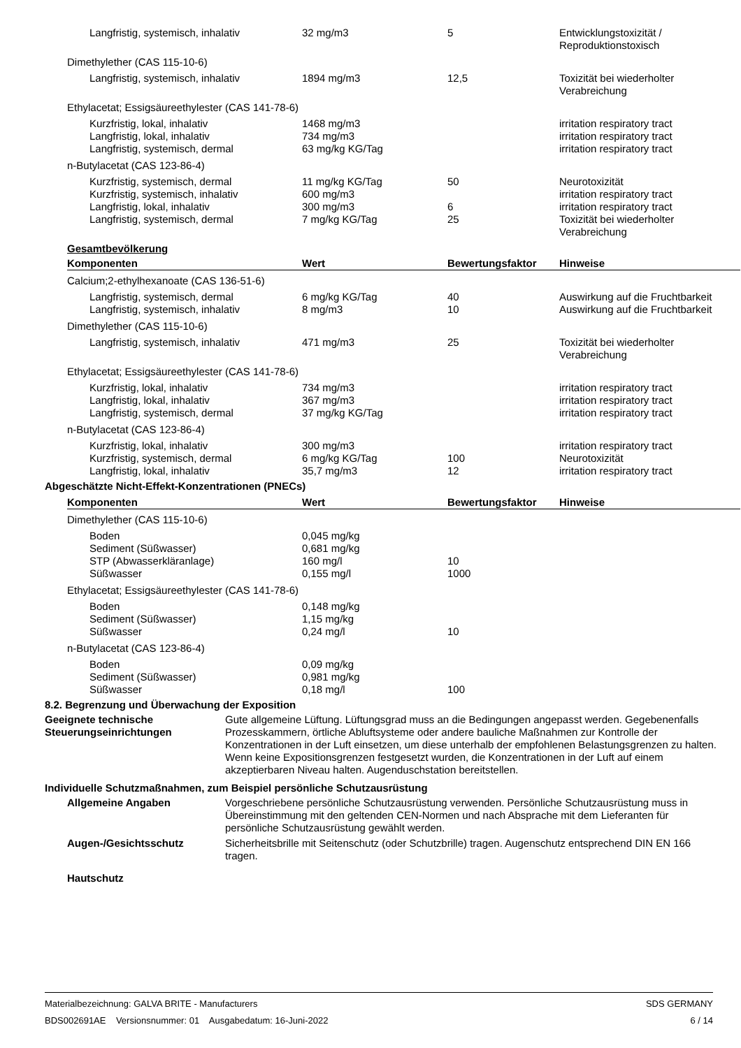| Langfristig, systemisch, inhalativ | 32 mg/m3 | 5 | Entwicklungstoxizität / Reproduktionstoxisch |
| Dimethylether (CAS 115-10-6) | | | |
| Langfristig, systemisch, inhalativ | 1894 mg/m3 | 12,5 | Toxizität bei wiederholter Verabreichung |
| Ethylacetat; Essigsäureethylester (CAS 141-78-6) | | | |
| Kurzfristig, lokal, inhalativ | 1468 mg/m3 | | irritation respiratory tract |
| Langfristig, lokal, inhalativ | 734 mg/m3 | | irritation respiratory tract |
| Langfristig, systemisch, dermal | 63 mg/kg KG/Tag | | irritation respiratory tract |
| n-Butylacetat (CAS 123-86-4) | | | |
| Kurzfristig, systemisch, dermal | 11 mg/kg KG/Tag | 50 | Neurotoxizität |
| Kurzfristig, systemisch, inhalativ | 600 mg/m3 | | irritation respiratory tract |
| Langfristig, lokal, inhalativ | 300 mg/m3 | 6 | irritation respiratory tract |
| Langfristig, systemisch, dermal | 7 mg/kg KG/Tag | 25 | Toxizität bei wiederholter Verabreichung |
Gesamtbevölkerung
| Komponenten | Wert | Bewertungsfaktor | Hinweise |
| --- | --- | --- | --- |
| Calcium;2-ethylhexanoate (CAS 136-51-6) | | | |
| Langfristig, systemisch, dermal | 6 mg/kg KG/Tag | 40 | Auswirkung auf die Fruchtbarkeit |
| Langfristig, systemisch, inhalativ | 8 mg/m3 | 10 | Auswirkung auf die Fruchtbarkeit |
| Dimethylether (CAS 115-10-6) | | | |
| Langfristig, systemisch, inhalativ | 471 mg/m3 | 25 | Toxizität bei wiederholter Verabreichung |
| Ethylacetat; Essigsäureethylester (CAS 141-78-6) | | | |
| Kurzfristig, lokal, inhalativ | 734 mg/m3 | | irritation respiratory tract |
| Langfristig, lokal, inhalativ | 367 mg/m3 | | irritation respiratory tract |
| Langfristig, systemisch, dermal | 37 mg/kg KG/Tag | | irritation respiratory tract |
| n-Butylacetat (CAS 123-86-4) | | | |
| Kurzfristig, lokal, inhalativ | 300 mg/m3 | | irritation respiratory tract |
| Kurzfristig, systemisch, dermal | 6 mg/kg KG/Tag | 100 | Neurotoxizität |
| Langfristig, lokal, inhalativ | 35,7 mg/m3 | 12 | irritation respiratory tract |
Abgeschätzte Nicht-Effekt-Konzentrationen (PNECs)
| Komponenten | Wert | Bewertungsfaktor | Hinweise |
| --- | --- | --- | --- |
| Dimethylether (CAS 115-10-6) | | | |
| Boden | 0,045 mg/kg | | |
| Sediment (Süßwasser) | 0,681 mg/kg | | |
| STP (Abwasserkläranlage) | 160 mg/l | 10 | |
| Süßwasser | 0,155 mg/l | 1000 | |
| Ethylacetat; Essigsäureethylester (CAS 141-78-6) | | | |
| Boden | 0,148 mg/kg | | |
| Sediment (Süßwasser) | 1,15 mg/kg | | |
| Süßwasser | 0,24 mg/l | 10 | |
| n-Butylacetat (CAS 123-86-4) | | | |
| Boden | 0,09 mg/kg | | |
| Sediment (Süßwasser) | 0,981 mg/kg | | |
| Süßwasser | 0,18 mg/l | 100 | |
8.2. Begrenzung und Überwachung der Exposition
Geeignete technische Steuerungseinrichtungen
Gute allgemeine Lüftung. Lüftungsgrad muss an die Bedingungen angepasst werden. Gegebenenfalls Prozesskammern, örtliche Abluftsysteme oder andere bauliche Maßnahmen zur Kontrolle der Konzentrationen in der Luft einsetzen, um diese unterhalb der empfohlenen Belastungsgrenzen zu halten. Wenn keine Expositionsgrenzen festgesetzt wurden, die Konzentrationen in der Luft auf einem akzeptierbaren Niveau halten. Augenduschstation bereitstellen.
Individuelle Schutzmaßnahmen, zum Beispiel persönliche Schutzausrüstung
Allgemeine Angaben Vorgeschriebene persönliche Schutzausrüstung verwenden. Persönliche Schutzausrüstung muss in Übereinstimmung mit den geltenden CEN-Normen und nach Absprache mit dem Lieferanten für persönliche Schutzausrüstung gewählt werden.
Augen-/Gesichtsschutz Sicherheitsbrille mit Seitenschutz (oder Schutzbrille) tragen. Augenschutz entsprechend DIN EN 166 tragen.
Hautschutz
Materialbezeichnung: GALVA BRITE - Manufacturers
BDS002691AE Versionsnummer: 01 Ausgabedatum: 16-Juni-2022
SDS GERMANY
6 / 14